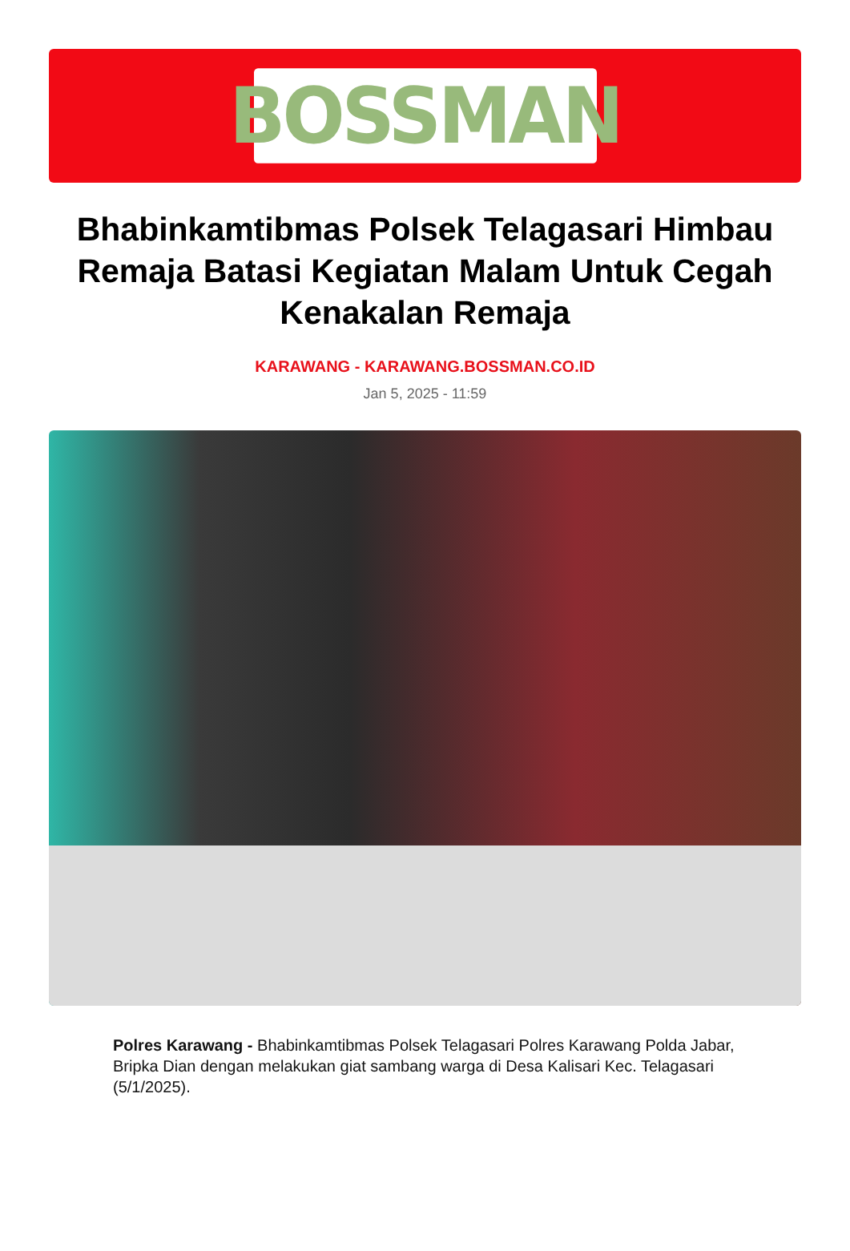BOSSMAN
Bhabinkamtibmas Polsek Telagasari Himbau Remaja Batasi Kegiatan Malam Untuk Cegah Kenakalan Remaja
KARAWANG - KARAWANG.BOSSMAN.CO.ID
Jan 5, 2025 - 11:59
Polres Karawang - Bhabinkamtibmas Polsek Telagasari Polres Karawang Polda Jabar, Bripka Dian dengan melakukan giat sambang warga di Desa Kalisari Kec. Telagasari (5/1/2025).